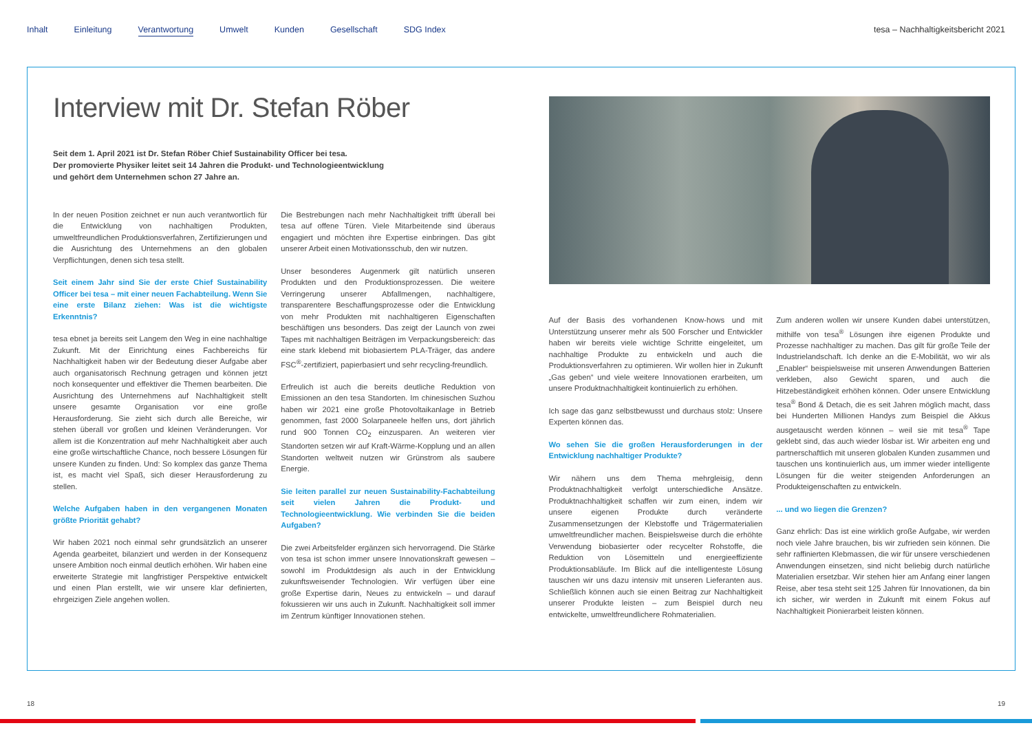Inhalt Einleitung Verantwortung Umwelt Kunden Gesellschaft SDG Index tesa – Nachhaltigkeitsbericht 2021
Interview mit Dr. Stefan Röber
Seit dem 1. April 2021 ist Dr. Stefan Röber Chief Sustainability Officer bei tesa.
Der promovierte Physiker leitet seit 14 Jahren die Produkt- und Technologieentwicklung
und gehört dem Unternehmen schon 27 Jahre an.
In der neuen Position zeichnet er nun auch verantwortlich für die Entwicklung von nachhaltigen Produkten, umweltfreundlichen Produktionsverfahren, Zertifizierungen und die Ausrichtung des Unternehmens an den globalen Verpflichtungen, denen sich tesa stellt.
Seit einem Jahr sind Sie der erste Chief Sustainability Officer bei tesa – mit einer neuen Fachabteilung. Wenn Sie eine erste Bilanz ziehen: Was ist die wichtigste Erkenntnis?
tesa ebnet ja bereits seit Langem den Weg in eine nachhaltige Zukunft. Mit der Einrichtung eines Fachbereichs für Nachhaltigkeit haben wir der Bedeutung dieser Aufgabe aber auch organisatorisch Rechnung getragen und können jetzt noch konsequenter und effektiver die Themen bearbeiten. Die Ausrichtung des Unternehmens auf Nachhaltigkeit stellt unsere gesamte Organisation vor eine große Herausforderung. Sie zieht sich durch alle Bereiche, wir stehen überall vor großen und kleinen Veränderungen. Vor allem ist die Konzentration auf mehr Nachhaltigkeit aber auch eine große wirtschaftliche Chance, noch bessere Lösungen für unsere Kunden zu finden. Und: So komplex das ganze Thema ist, es macht viel Spaß, sich dieser Herausforderung zu stellen.
Welche Aufgaben haben in den vergangenen Monaten größte Priorität gehabt?
Wir haben 2021 noch einmal sehr grundsätzlich an unserer Agenda gearbeitet, bilanziert und werden in der Konsequenz unsere Ambition noch einmal deutlich erhöhen. Wir haben eine erweiterte Strategie mit langfristiger Perspektive entwickelt und einen Plan erstellt, wie wir unsere klar definierten, ehrgeizigen Ziele angehen wollen.
Die Bestrebungen nach mehr Nachhaltigkeit trifft überall bei tesa auf offene Türen. Viele Mitarbeitende sind überaus engagiert und möchten ihre Expertise einbringen. Das gibt unserer Arbeit einen Motivationsschub, den wir nutzen.
Unser besonderes Augenmerk gilt natürlich unseren Produkten und den Produktionsprozessen. Die weitere Verringerung unserer Abfallmengen, nachhaltigere, transparentere Beschaffungsprozesse oder die Entwicklung von mehr Produkten mit nachhaltigeren Eigenschaften beschäftigen uns besonders. Das zeigt der Launch von zwei Tapes mit nachhaltigen Beiträgen im Verpackungsbereich: das eine stark klebend mit biobasiertem PLA-Träger, das andere FSC<sup>®</sup>-zertifiziert, papierbasiert und sehr recycling-freundlich.
Erfreulich ist auch die bereits deutliche Reduktion von Emissionen an den tesa Standorten. Im chinesischen Suzhou haben wir 2021 eine große Photovoltaikanlage in Betrieb genommen, fast 2000 Solarpaneele helfen uns, dort jährlich rund 900 Tonnen CO<sub>2</sub> einzusparen. An weiteren vier Standorten setzen wir auf Kraft-Wärme-Kopplung und an allen Standorten weltweit nutzen wir Grünstrom als saubere Energie.
Sie leiten parallel zur neuen Sustainability-Fachabteilung seit vielen Jahren die Produkt- und Technologieentwicklung. Wie verbinden Sie die beiden Aufgaben?
Die zwei Arbeitsfelder ergänzen sich hervorragend. Die Stärke von tesa ist schon immer unsere Innovationskraft gewesen – sowohl im Produktdesign als auch in der Entwicklung zukunftsweisender Technologien. Wir verfügen über eine große Expertise darin, Neues zu entwickeln – und darauf fokussieren wir uns auch in Zukunft. Nachhaltigkeit soll immer im Zentrum künftiger Innovationen stehen.
Auf der Basis des vorhandenen Know-hows und mit Unterstützung unserer mehr als 500 Forscher und Entwickler haben wir bereits viele wichtige Schritte eingeleitet, um nachhaltige Produkte zu entwickeln und auch die Produktionsverfahren zu optimieren. Wir wollen hier in Zukunft „Gas geben“ und viele weitere Innovationen erarbeiten, um unsere Produktnachhaltigkeit kontinuierlich zu erhöhen.
Ich sage das ganz selbstbewusst und durchaus stolz: Unsere Experten können das.
Wo sehen Sie die großen Herausforderungen in der Entwicklung nachhaltiger Produkte?
Wir nähern uns dem Thema mehrgleisig, denn Produktnachhaltigkeit verfolgt unterschiedliche Ansätze. Produktnachhaltigkeit schaffen wir zum einen, indem wir unsere eigenen Produkte durch veränderte Zusammensetzungen der Klebstoffe und Trägermaterialien umweltfreundlicher machen. Beispielsweise durch die erhöhte Verwendung biobasierter oder recycelter Rohstoffe, die Reduktion von Lösemitteln und energieeffiziente Produktionsabläufe. Im Blick auf die intelligenteste Lösung tauschen wir uns dazu intensiv mit unseren Lieferanten aus. Schließlich können auch sie einen Beitrag zur Nachhaltigkeit unserer Produkte leisten – zum Beispiel durch neu entwickelte, umweltfreundlichere Rohmaterialien.
Zum anderen wollen wir unsere Kunden dabei unterstützen, mithilfe von tesa<sup>®</sup> Lösungen ihre eigenen Produkte und Prozesse nachhaltiger zu machen. Das gilt für große Teile der Industrielandschaft. Ich denke an die E-Mobilität, wo wir als „Enabler“ beispielsweise mit unseren Anwendungen Batterien verkleben, also Gewicht sparen, und auch die Hitzebeständigkeit erhöhen können. Oder unsere Entwicklung tesa<sup>®</sup> Bond & Detach, die es seit Jahren möglich macht, dass bei Hunderten Millionen Handys zum Beispiel die Akkus ausgetauscht werden können – weil sie mit tesa<sup>®</sup> Tape geklebt sind, das auch wieder lösbar ist. Wir arbeiten eng und partnerschaftlich mit unseren globalen Kunden zusammen und tauschen uns kontinuierlich aus, um immer wieder intelligente Lösungen für die weiter steigenden Anforderungen an Produkteigenschaften zu entwickeln.
... und wo liegen die Grenzen?
Ganz ehrlich: Das ist eine wirklich große Aufgabe, wir werden noch viele Jahre brauchen, bis wir zufrieden sein können. Die sehr raffinierten Klebmassen, die wir für unsere verschiedenen Anwendungen einsetzen, sind nicht beliebig durch natürliche Materialien ersetzbar. Wir stehen hier am Anfang einer langen Reise, aber tesa steht seit 125 Jahren für Innovationen, da bin ich sicher, wir werden in Zukunft mit einem Fokus auf Nachhaltigkeit Pionierarbeit leisten können.
18 19